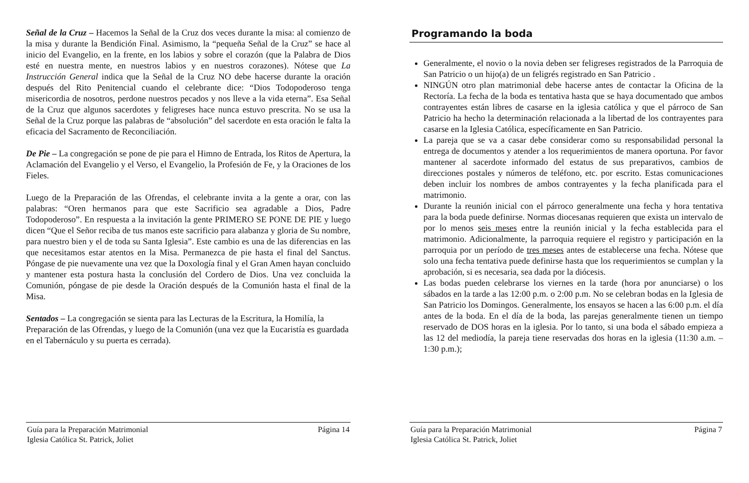Señal de la Cruz – Hacemos la Señal de la Cruz dos veces durante la misa: al comienzo de la misa y durante la Bendición Final. Asimismo, la “pequeña Señal de la Cruz” se hace al inicio del Evangelio, en la frente, en los labios y sobre el corazón (que la Palabra de Dios esté en nuestra mente, en nuestros labios y en nuestros corazones). Nótese que La Instrucción General indica que la Señal de la Cruz NO debe hacerse durante la oración después del Rito Penitencial cuando el celebrante dice: “Dios Todopoderoso tenga misericordia de nosotros, perdone nuestros pecados y nos lleve a la vida eterna”. Esa Señal de la Cruz que algunos sacerdotes y feligreses hace nunca estuvo prescrita. No se usa la Señal de la Cruz porque las palabras de “absolución” del sacerdote en esta oración le falta la eficacia del Sacramento de Reconciliación.
De Pie – La congregación se pone de pie para el Himno de Entrada, los Ritos de Apertura, la Aclamación del Evangelio y el Verso, el Evangelio, la Profesión de Fe, y la Oraciones de los Fieles.
Luego de la Preparación de las Ofrendas, el celebrante invita a la gente a orar, con las palabras: “Oren hermanos para que este Sacrificio sea agradable a Dios, Padre Todopoderoso”. En respuesta a la invitación la gente PRIMERO SE PONE DE PIE y luego dicen “Que el Señor reciba de tus manos este sacrificio para alabanza y gloria de Su nombre, para nuestro bien y el de toda su Santa Iglesia”. Este cambio es una de las diferencias en las que necesitamos estar atentos en la Misa. Permanezca de pie hasta el final del Sanctus. Póngase de pie nuevamente una vez que la Doxología final y el Gran Amen hayan concluido y mantener esta postura hasta la conclusión del Cordero de Dios. Una vez concluida la Comunión, póngase de pie desde la Oración después de la Comunión hasta el final de la Misa.
Sentados – La congregación se sienta para las Lecturas de la Escritura, la Homilía, la Preparación de las Ofrendas, y luego de la Comunión (una vez que la Eucaristía es guardada en el Tabernáculo y su puerta es cerrada).
Página 14 Guía para la Preparación Matrimonial
Iglesia Católica St. Patrick, Joliet
Programando la boda
Generalmente, el novio o la novia deben ser feligreses registrados de la Parroquia de San Patricio o un hijo(a) de un feligrés registrado en San Patricio .
NINGÚN otro plan matrimonial debe hacerse antes de contactar la Oficina de la Rectoría. La fecha de la boda es tentativa hasta que se haya documentado que ambos contrayentes están libres de casarse en la iglesia católica y que el párroco de San Patricio ha hecho la determinación relacionada a la libertad de los contrayentes para casarse en la Iglesia Católica, específicamente en San Patricio.
La pareja que se va a casar debe considerar como su responsabilidad personal la entrega de documentos y atender a los requerimientos de manera oportuna. Por favor mantener al sacerdote informado del estatus de sus preparativos, cambios de direcciones postales y números de teléfono, etc. por escrito. Estas comunicaciones deben incluir los nombres de ambos contrayentes y la fecha planificada para el matrimonio.
Durante la reunión inicial con el párroco generalmente una fecha y hora tentativa para la boda puede definirse. Normas diocesanas requieren que exista un intervalo de por lo menos seis meses entre la reunión inicial y la fecha establecida para el matrimonio. Adicionalmente, la parroquia requiere el registro y participación en la parroquia por un período de tres meses antes de establecerse una fecha. Nótese que solo una fecha tentativa puede definirse hasta que los requerimientos se cumplan y la aprobación, si es necesaria, sea dada por la diócesis.
Las bodas pueden celebrarse los viernes en la tarde (hora por anunciarse) o los sábados en la tarde a las 12:00 p.m. o 2:00 p.m. No se celebran bodas en la Iglesia de San Patricio los Domingos. Generalmente, los ensayos se hacen a las 6:00 p.m. el día antes de la boda. En el día de la boda, las parejas generalmente tienen un tiempo reservado de DOS horas en la iglesia. Por lo tanto, si una boda el sábado empieza a las 12 del mediodía, la pareja tiene reservadas dos horas en la iglesia (11:30 a.m. – 1:30 p.m.);
Página 7 Guía para la Preparación Matrimonial
Iglesia Católica St. Patrick, Joliet